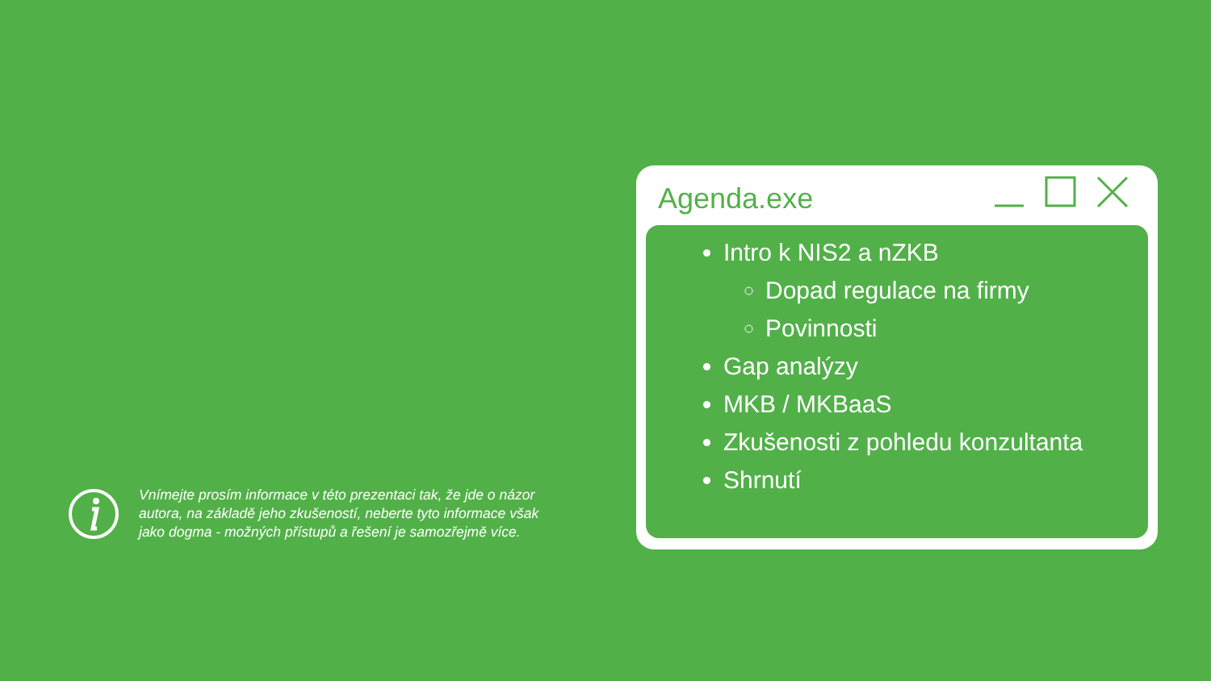Agenda.exe
Intro k NIS2 a nZKB
Dopad regulace na firmy
Povinnosti
Gap analýzy
MKB / MKBaaS
Zkušenosti z pohledu konzultanta
Shrnutí
Vnímejte prosím informace v této prezentaci tak, že jde o názor autora, na základě jeho zkušeností, neberte tyto informace však jako dogma - možných přístupů a řešení je samozřejmě více.